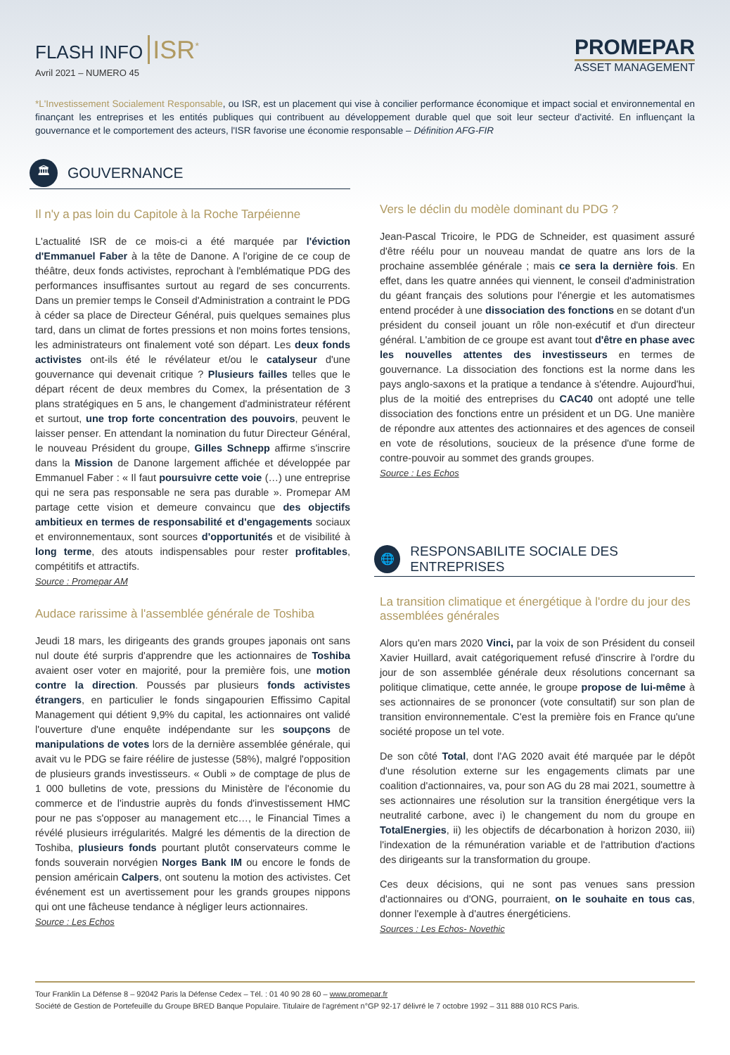FLASH INFO ISR<sup>*</sup>
Avril 2021 – NUMERO 45
PROMEPAR
ASSET MANAGEMENT
*L'Investissement Socialement Responsable, ou ISR, est un placement qui vise à concilier performance économique et impact social et environnemental en finançant les entreprises et les entités publiques qui contribuent au développement durable quel que soit leur secteur d'activité. En influençant la gouvernance et le comportement des acteurs, l'ISR favorise une économie responsable – Définition AFG-FIR
🏛
GOUVERNANCE
Il n'y a pas loin du Capitole à la Roche Tarpéienne
L'actualité ISR de ce mois-ci a été marquée par l'éviction d'Emmanuel Faber à la tête de Danone. A l'origine de ce coup de théâtre, deux fonds activistes, reprochant à l'emblématique PDG des performances insuffisantes surtout au regard de ses concurrents. Dans un premier temps le Conseil d'Administration a contraint le PDG à céder sa place de Directeur Général, puis quelques semaines plus tard, dans un climat de fortes pressions et non moins fortes tensions, les administrateurs ont finalement voté son départ. Les deux fonds activistes ont-ils été le révélateur et/ou le catalyseur d'une gouvernance qui devenait critique ? Plusieurs failles telles que le départ récent de deux membres du Comex, la présentation de 3 plans stratégiques en 5 ans, le changement d'administrateur référent et surtout, une trop forte concentration des pouvoirs, peuvent le laisser penser. En attendant la nomination du futur Directeur Général, le nouveau Président du groupe, Gilles Schnepp affirme s'inscrire dans la Mission de Danone largement affichée et développée par Emmanuel Faber : « Il faut poursuivre cette voie (…) une entreprise qui ne sera pas responsable ne sera pas durable ». Promepar AM partage cette vision et demeure convaincu que des objectifs ambitieux en termes de responsabilité et d'engagements sociaux et environnementaux, sont sources d'opportunités et de visibilité à long terme, des atouts indispensables pour rester profitables, compétitifs et attractifs.
Source : Promepar AM
Audace rarissime à l'assemblée générale de Toshiba
Jeudi 18 mars, les dirigeants des grands groupes japonais ont sans nul doute été surpris d'apprendre que les actionnaires de Toshiba avaient oser voter en majorité, pour la première fois, une motion contre la direction. Poussés par plusieurs fonds activistes étrangers, en particulier le fonds singapourien Effissimo Capital Management qui détient 9,9% du capital, les actionnaires ont validé l'ouverture d'une enquête indépendante sur les soupçons de manipulations de votes lors de la dernière assemblée générale, qui avait vu le PDG se faire réélire de justesse (58%), malgré l'opposition de plusieurs grands investisseurs. « Oubli » de comptage de plus de 1 000 bulletins de vote, pressions du Ministère de l'économie du commerce et de l'industrie auprès du fonds d'investissement HMC pour ne pas s'opposer au management etc…, le Financial Times a révélé plusieurs irrégularités. Malgré les démentis de la direction de Toshiba, plusieurs fonds pourtant plutôt conservateurs comme le fonds souverain norvégien Norges Bank IM ou encore le fonds de pension américain Calpers, ont soutenu la motion des activistes. Cet événement est un avertissement pour les grands groupes nippons qui ont une fâcheuse tendance à négliger leurs actionnaires.
Source : Les Echos
Vers le déclin du modèle dominant du PDG ?
Jean-Pascal Tricoire, le PDG de Schneider, est quasiment assuré d'être réélu pour un nouveau mandat de quatre ans lors de la prochaine assemblée générale ; mais ce sera la dernière fois. En effet, dans les quatre années qui viennent, le conseil d'administration du géant français des solutions pour l'énergie et les automatismes entend procéder à une dissociation des fonctions en se dotant d'un président du conseil jouant un rôle non-exécutif et d'un directeur général. L'ambition de ce groupe est avant tout d'être en phase avec les nouvelles attentes des investisseurs en termes de gouvernance. La dissociation des fonctions est la norme dans les pays anglo-saxons et la pratique a tendance à s'étendre. Aujourd'hui, plus de la moitié des entreprises du CAC40 ont adopté une telle dissociation des fonctions entre un président et un DG. Une manière de répondre aux attentes des actionnaires et des agences de conseil en vote de résolutions, soucieux de la présence d'une forme de contre-pouvoir au sommet des grands groupes.
Source : Les Echos
🌐
RESPONSABILITE SOCIALE DES ENTREPRISES
La transition climatique et énergétique à l'ordre du jour des assemblées générales
Alors qu'en mars 2020 Vinci, par la voix de son Président du conseil Xavier Huillard, avait catégoriquement refusé d'inscrire à l'ordre du jour de son assemblée générale deux résolutions concernant sa politique climatique, cette année, le groupe propose de lui-même à ses actionnaires de se prononcer (vote consultatif) sur son plan de transition environnementale. C'est la première fois en France qu'une société propose un tel vote.
De son côté Total, dont l'AG 2020 avait été marquée par le dépôt d'une résolution externe sur les engagements climats par une coalition d'actionnaires, va, pour son AG du 28 mai 2021, soumettre à ses actionnaires une résolution sur la transition énergétique vers la neutralité carbone, avec i) le changement du nom du groupe en TotalEnergies, ii) les objectifs de décarbonation à horizon 2030, iii) l'indexation de la rémunération variable et de l'attribution d'actions des dirigeants sur la transformation du groupe.
Ces deux décisions, qui ne sont pas venues sans pression d'actionnaires ou d'ONG, pourraient, on le souhaite en tous cas, donner l'exemple à d'autres énergéticiens.
Sources : Les Echos- Novethic
Tour Franklin La Défense 8 – 92042 Paris la Défense Cedex – Tél. : 01 40 90 28 60 – www.promepar.fr
Société de Gestion de Portefeuille du Groupe BRED Banque Populaire. Titulaire de l'agrément n°GP 92-17 délivré le 7 octobre 1992 – 311 888 010 RCS Paris.